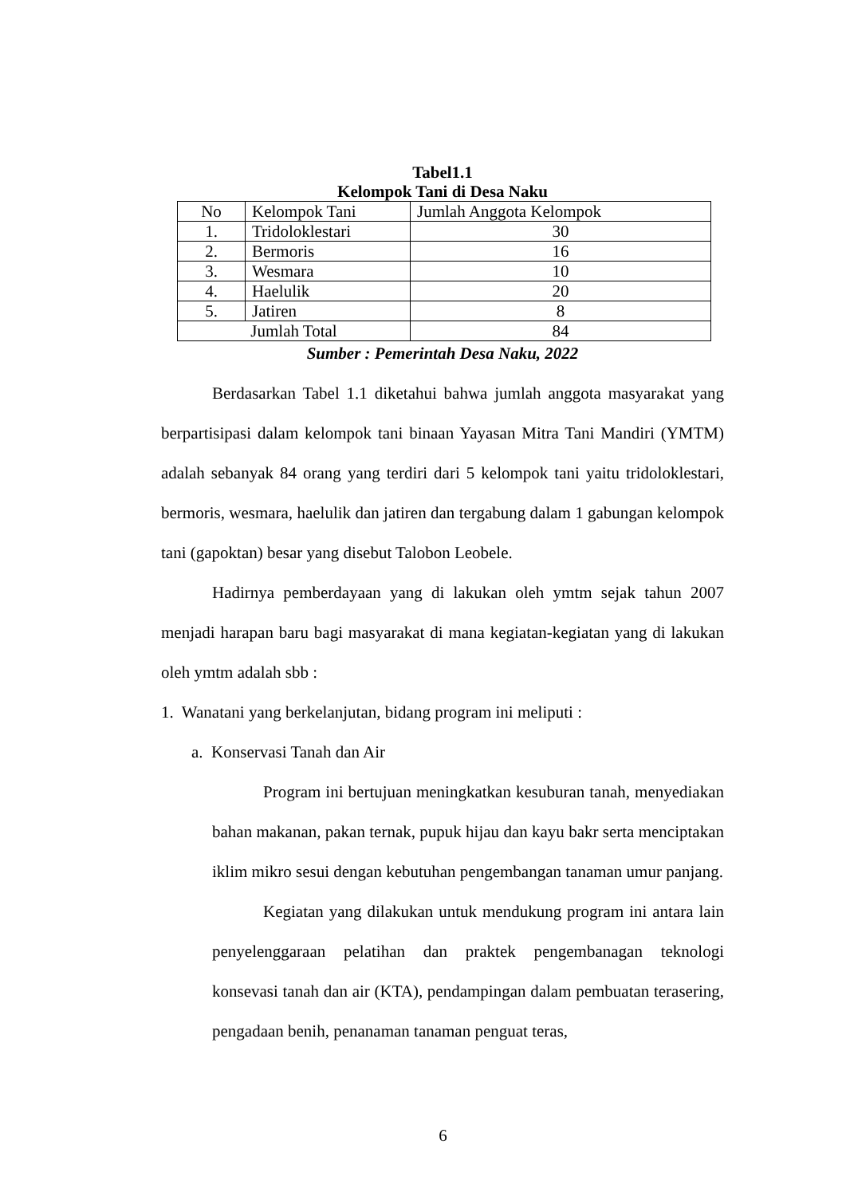Tabel1.1
Kelompok Tani di Desa Naku
| No | Kelompok Tani | Jumlah Anggota Kelompok |
| 1. | Tridoloklestari | 30 |
| 2. | Bermoris | 16 |
| 3. | Wesmara | 10 |
| 4. | Haelulik | 20 |
| 5. | Jatiren | 8 |
| Jumlah Total | | 84 |
Sumber : Pemerintah Desa Naku, 2022
Berdasarkan Tabel 1.1 diketahui bahwa jumlah anggota masyarakat yang berpartisipasi dalam kelompok tani binaan Yayasan Mitra Tani Mandiri (YMTM) adalah sebanyak 84 orang yang terdiri dari 5 kelompok tani yaitu tridoloklestari, bermoris, wesmara, haelulik dan jatiren dan tergabung dalam 1 gabungan kelompok tani (gapoktan) besar yang disebut Talobon Leobele.
Hadirnya pemberdayaan yang di lakukan oleh ymtm sejak tahun 2007 menjadi harapan baru bagi masyarakat di mana kegiatan-kegiatan yang di lakukan oleh ymtm adalah sbb :
1. Wanatani yang berkelanjutan, bidang program ini meliputi :
a. Konservasi Tanah dan Air
Program ini bertujuan meningkatkan kesuburan tanah, menyediakan bahan makanan, pakan ternak, pupuk hijau dan kayu bakr serta menciptakan iklim mikro sesui dengan kebutuhan pengembangan tanaman umur panjang.
Kegiatan yang dilakukan untuk mendukung program ini antara lain penyelenggaraan pelatihan dan praktek pengembanagan teknologi konsevasi tanah dan air (KTA), pendampingan dalam pembuatan terasering, pengadaan benih, penanaman tanaman penguat teras,
6